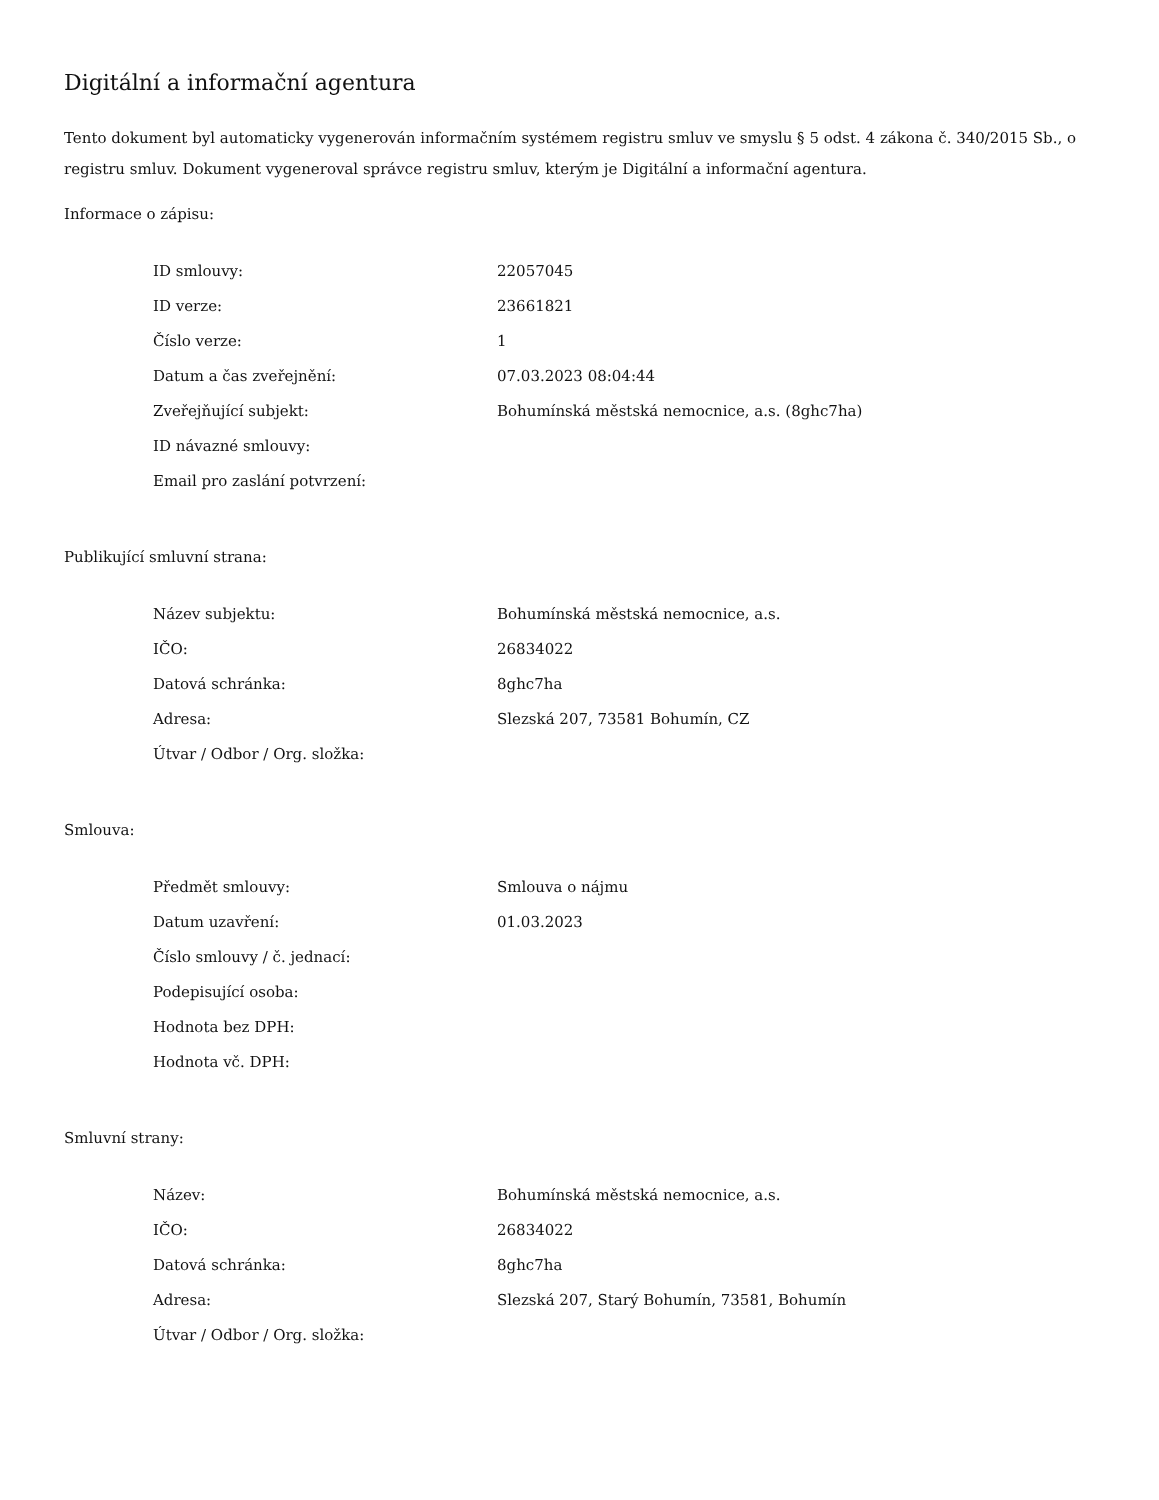Digitální a informační agentura
Tento dokument byl automaticky vygenerován informačním systémem registru smluv ve smyslu § 5 odst. 4 zákona č. 340/2015 Sb., o registru smluv. Dokument vygeneroval správce registru smluv, kterým je Digitální a informační agentura.
Informace o zápisu:
| ID smlouvy: | 22057045 |
| ID verze: | 23661821 |
| Číslo verze: | 1 |
| Datum a čas zveřejnění: | 07.03.2023 08:04:44 |
| Zveřejňující subjekt: | Bohumínská městská nemocnice, a.s. (8ghc7ha) |
| ID návazné smlouvy: | |
| Email pro zaslání potvrzení: | |
Publikující smluvní strana:
| Název subjektu: | Bohumínská městská nemocnice, a.s. |
| IČO: | 26834022 |
| Datová schránka: | 8ghc7ha |
| Adresa: | Slezská 207, 73581 Bohumín, CZ |
| Útvar / Odbor / Org. složka: | |
Smlouva:
| Předmět smlouvy: | Smlouva o nájmu |
| Datum uzavření: | 01.03.2023 |
| Číslo smlouvy / č. jednací: | |
| Podepisující osoba: | |
| Hodnota bez DPH: | |
| Hodnota vč. DPH: | |
Smluvní strany:
| Název: | Bohumínská městská nemocnice, a.s. |
| IČO: | 26834022 |
| Datová schránka: | 8ghc7ha |
| Adresa: | Slezská 207, Starý Bohumín, 73581, Bohumín |
| Útvar / Odbor / Org. složka: | |